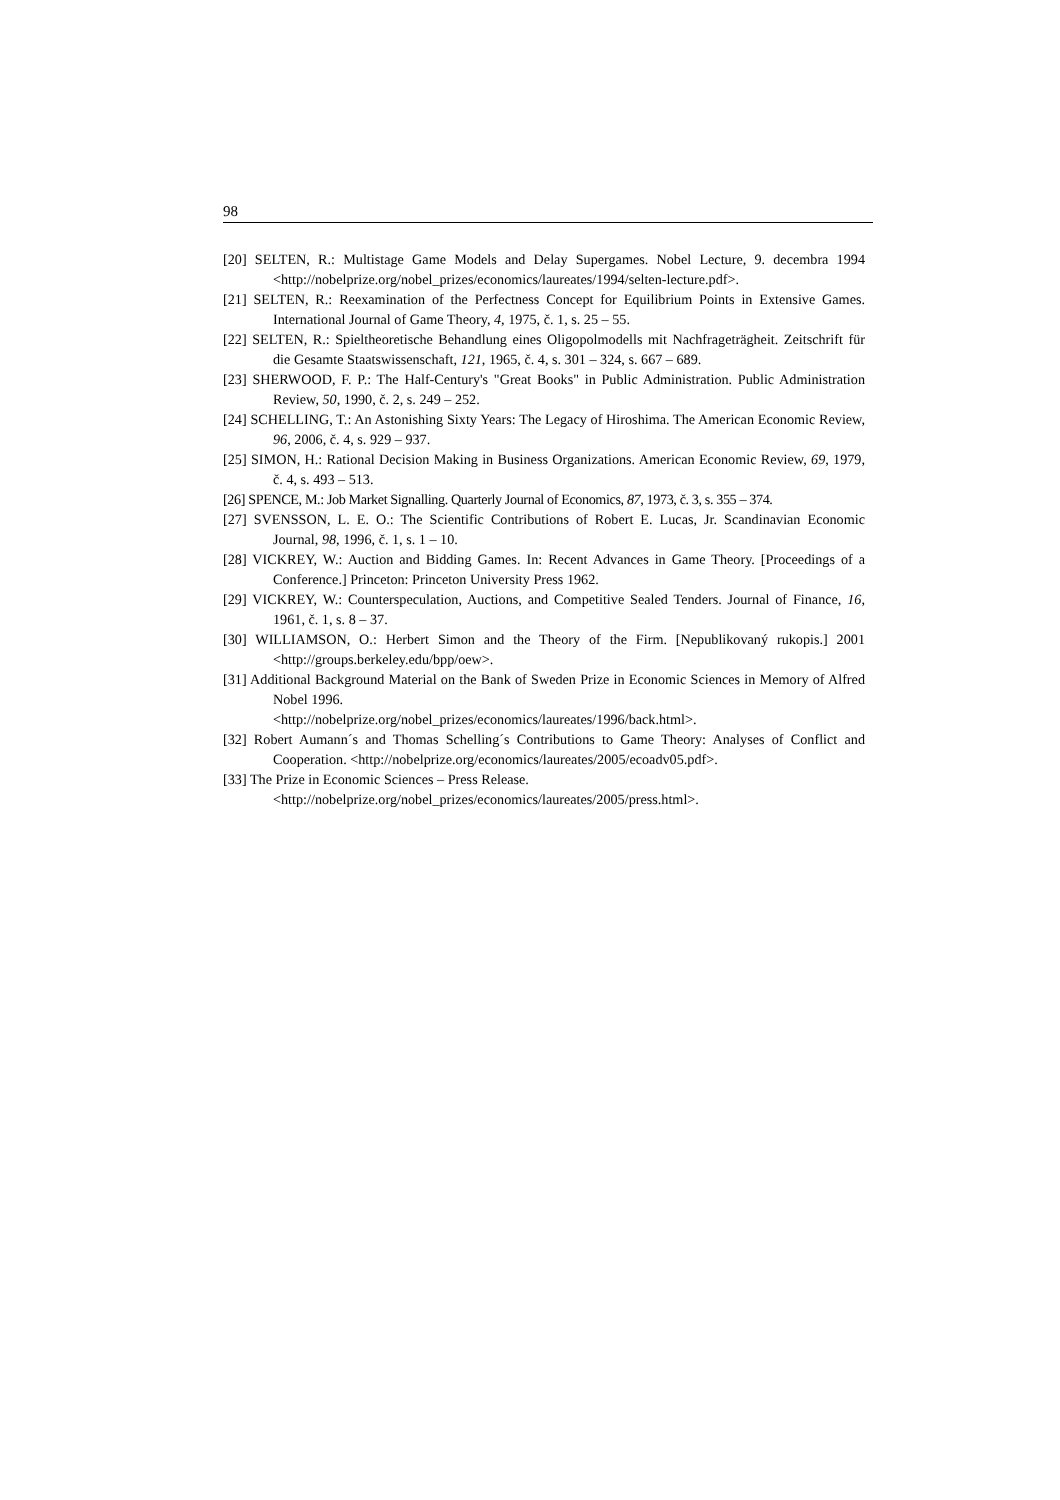98
[20] SELTEN, R.: Multistage Game Models and Delay Supergames. Nobel Lecture, 9. decembra 1994 <http://nobelprize.org/nobel_prizes/economics/laureates/1994/selten-lecture.pdf>.
[21] SELTEN, R.: Reexamination of the Perfectness Concept for Equilibrium Points in Extensive Games. International Journal of Game Theory, 4, 1975, č. 1, s. 25 – 55.
[22] SELTEN, R.: Spieltheoretische Behandlung eines Oligopolmodells mit Nachfrageträgheit. Zeitschrift für die Gesamte Staatswissenschaft, 121, 1965, č. 4, s. 301 – 324, s. 667 – 689.
[23] SHERWOOD, F. P.: The Half-Century's "Great Books" in Public Administration. Public Administration Review, 50, 1990, č. 2, s. 249 – 252.
[24] SCHELLING, T.: An Astonishing Sixty Years: The Legacy of Hiroshima. The American Economic Review, 96, 2006, č. 4, s. 929 – 937.
[25] SIMON, H.: Rational Decision Making in Business Organizations. American Economic Review, 69, 1979, č. 4, s. 493 – 513.
[26] SPENCE, M.: Job Market Signalling. Quarterly Journal of Economics, 87, 1973, č. 3, s. 355 – 374.
[27] SVENSSON, L. E. O.: The Scientific Contributions of Robert E. Lucas, Jr. Scandinavian Economic Journal, 98, 1996, č. 1, s. 1 – 10.
[28] VICKREY, W.: Auction and Bidding Games. In: Recent Advances in Game Theory. [Proceedings of a Conference.] Princeton: Princeton University Press 1962.
[29] VICKREY, W.: Counterspeculation, Auctions, and Competitive Sealed Tenders. Journal of Finance, 16, 1961, č. 1, s. 8 – 37.
[30] WILLIAMSON, O.: Herbert Simon and the Theory of the Firm. [Nepublikovaný rukopis.] 2001 <http://groups.berkeley.edu/bpp/oew>.
[31] Additional Background Material on the Bank of Sweden Prize in Economic Sciences in Memory of Alfred Nobel 1996.
<http://nobelprize.org/nobel_prizes/economics/laureates/1996/back.html>.
[32] Robert Aumann´s and Thomas Schelling´s Contributions to Game Theory: Analyses of Conflict and Cooperation. <http://nobelprize.org/economics/laureates/2005/ecoadv05.pdf>.
[33] The Prize in Economic Sciences – Press Release.
<http://nobelprize.org/nobel_prizes/economics/laureates/2005/press.html>.